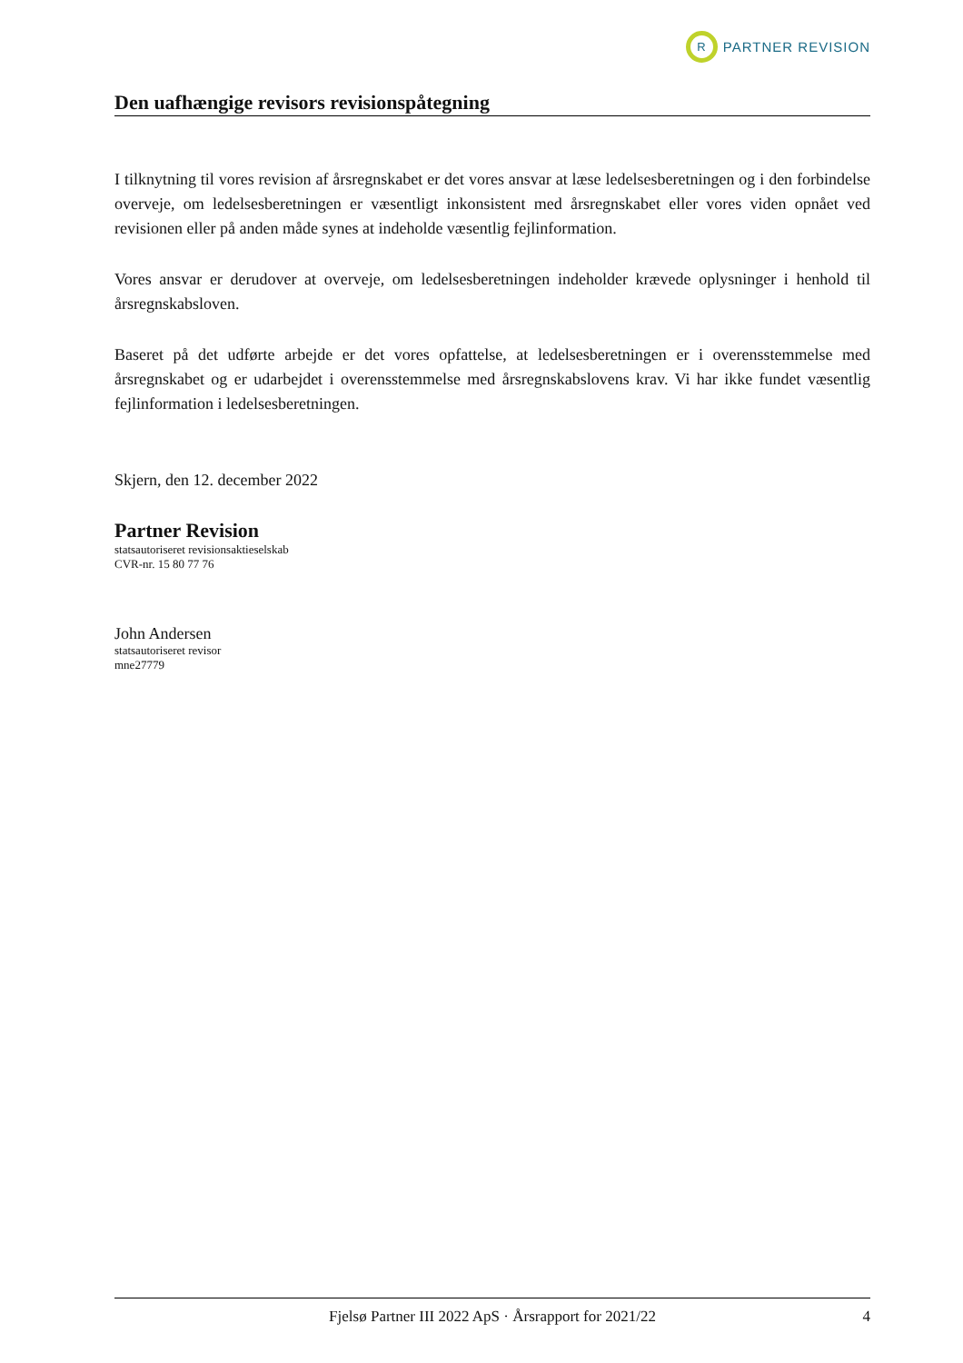R
PARTNER REVISION
Den uafhængige revisors revisionspåtegning
I tilknytning til vores revision af årsregnskabet er det vores ansvar at læse ledelsesberetningen og i den forbindelse overveje, om ledelsesberetningen er væsentligt inkonsistent med årsregnskabet eller vores viden opnået ved revisionen eller på anden måde synes at indeholde væsentlig fejlinformation.
Vores ansvar er derudover at overveje, om ledelsesberetningen indeholder krævede oplysninger i henhold til årsregnskabsloven.
Baseret på det udførte arbejde er det vores opfattelse, at ledelsesberetningen er i overensstemmelse med årsregnskabet og er udarbejdet i overensstemmelse med årsregnskabslovens krav. Vi har ikke fundet væsentlig fejlinformation i ledelsesberetningen.
Skjern, den 12. december 2022
Partner Revision
statsautoriseret revisionsaktieselskab
CVR-nr. 15 80 77 76
John Andersen
statsautoriseret revisor
mne27779
Fjelsø Partner III 2022 ApS · Årsrapport for 2021/22 4